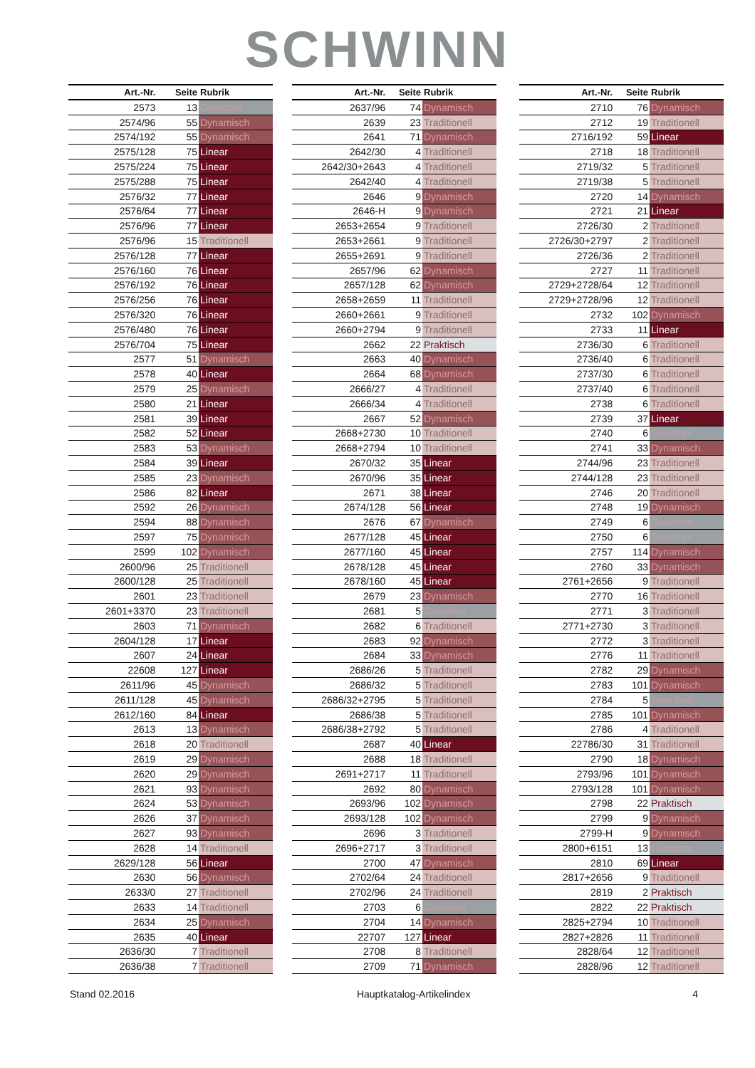SCHWINN
| Art.-Nr. | Seite | Rubrik |
| --- | --- | --- |
| 2573 | 13 | Geordnet |
| 2574/96 | 55 | Dynamisch |
| 2574/192 | 55 | Dynamisch |
| 2575/128 | 75 | Linear |
| 2575/224 | 75 | Linear |
| 2575/288 | 75 | Linear |
| 2576/32 | 77 | Linear |
| 2576/64 | 77 | Linear |
| 2576/96 | 77 | Linear |
| 2576/96 | 15 | Traditionell |
| 2576/128 | 77 | Linear |
| 2576/160 | 76 | Linear |
| 2576/192 | 76 | Linear |
| 2576/256 | 76 | Linear |
| 2576/320 | 76 | Linear |
| 2576/480 | 76 | Linear |
| 2576/704 | 75 | Linear |
| 2577 | 51 | Dynamisch |
| 2578 | 40 | Linear |
| 2579 | 25 | Dynamisch |
| 2580 | 21 | Linear |
| 2581 | 39 | Linear |
| 2582 | 52 | Linear |
| 2583 | 53 | Dynamisch |
| 2584 | 39 | Linear |
| 2585 | 23 | Dynamisch |
| 2586 | 82 | Linear |
| 2592 | 26 | Dynamisch |
| 2594 | 88 | Dynamisch |
| 2597 | 75 | Dynamisch |
| 2599 | 102 | Dynamisch |
| 2600/96 | 25 | Traditionell |
| 2600/128 | 25 | Traditionell |
| 2601 | 23 | Traditionell |
| 2601+3370 | 23 | Traditionell |
| 2603 | 71 | Dynamisch |
| 2604/128 | 17 | Linear |
| 2607 | 24 | Linear |
| 22608 | 127 | Linear |
| 2611/96 | 45 | Dynamisch |
| 2611/128 | 45 | Dynamisch |
| 2612/160 | 84 | Linear |
| 2613 | 13 | Dynamisch |
| 2618 | 20 | Traditionell |
| 2619 | 29 | Dynamisch |
| 2620 | 29 | Dynamisch |
| 2621 | 93 | Dynamisch |
| 2624 | 53 | Dynamisch |
| 2626 | 37 | Dynamisch |
| 2627 | 93 | Dynamisch |
| 2628 | 14 | Traditionell |
| 2629/128 | 56 | Linear |
| 2630 | 56 | Dynamisch |
| 2633/0 | 27 | Traditionell |
| 2633 | 14 | Traditionell |
| 2634 | 25 | Dynamisch |
| 2635 | 40 | Linear |
| 2636/30 | 7 | Traditionell |
| 2636/38 | 7 | Traditionell |
| Art.-Nr. | Seite | Rubrik |
| --- | --- | --- |
| 2637/96 | 74 | Dynamisch |
| 2639 | 23 | Traditionell |
| 2641 | 71 | Dynamisch |
| 2642/30 | 4 | Traditionell |
| 2642/30+2643 | 4 | Traditionell |
| 2642/40 | 4 | Traditionell |
| 2646 | 9 | Dynamisch |
| 2646-H | 9 | Dynamisch |
| 2653+2654 | 9 | Traditionell |
| 2653+2661 | 9 | Traditionell |
| 2655+2691 | 9 | Traditionell |
| 2657/96 | 62 | Dynamisch |
| 2657/128 | 62 | Dynamisch |
| 2658+2659 | 11 | Traditionell |
| 2660+2661 | 9 | Traditionell |
| 2660+2794 | 9 | Traditionell |
| 2662 | 22 | Praktisch |
| 2663 | 40 | Dynamisch |
| 2664 | 68 | Dynamisch |
| 2666/27 | 4 | Traditionell |
| 2666/34 | 4 | Traditionell |
| 2667 | 52 | Dynamisch |
| 2668+2730 | 10 | Traditionell |
| 2668+2794 | 10 | Traditionell |
| 2670/32 | 35 | Linear |
| 2670/96 | 35 | Linear |
| 2671 | 38 | Linear |
| 2674/128 | 56 | Linear |
| 2676 | 67 | Dynamisch |
| 2677/128 | 45 | Linear |
| 2677/160 | 45 | Linear |
| 2678/128 | 45 | Linear |
| 2678/160 | 45 | Linear |
| 2679 | 23 | Dynamisch |
| 2681 | 5 | Geordnet |
| 2682 | 6 | Traditionell |
| 2683 | 92 | Dynamisch |
| 2684 | 33 | Dynamisch |
| 2686/26 | 5 | Traditionell |
| 2686/32 | 5 | Traditionell |
| 2686/32+2795 | 5 | Traditionell |
| 2686/38 | 5 | Traditionell |
| 2686/38+2792 | 5 | Traditionell |
| 2687 | 40 | Linear |
| 2688 | 18 | Traditionell |
| 2691+2717 | 11 | Traditionell |
| 2692 | 80 | Dynamisch |
| 2693/96 | 102 | Dynamisch |
| 2693/128 | 102 | Dynamisch |
| 2696 | 3 | Traditionell |
| 2696+2717 | 3 | Traditionell |
| 2700 | 47 | Dynamisch |
| 2702/64 | 24 | Traditionell |
| 2702/96 | 24 | Traditionell |
| 2703 | 6 | Geordnet |
| 2704 | 14 | Dynamisch |
| 22707 | 127 | Linear |
| 2708 | 8 | Traditionell |
| 2709 | 71 | Dynamisch |
| Art.-Nr. | Seite | Rubrik |
| --- | --- | --- |
| 2710 | 76 | Dynamisch |
| 2712 | 19 | Traditionell |
| 2716/192 | 59 | Linear |
| 2718 | 18 | Traditionell |
| 2719/32 | 5 | Traditionell |
| 2719/38 | 5 | Traditionell |
| 2720 | 14 | Dynamisch |
| 2721 | 21 | Linear |
| 2726/30 | 2 | Traditionell |
| 2726/30+2797 | 2 | Traditionell |
| 2726/36 | 2 | Traditionell |
| 2727 | 11 | Traditionell |
| 2729+2728/64 | 12 | Traditionell |
| 2729+2728/96 | 12 | Traditionell |
| 2732 | 102 | Dynamisch |
| 2733 | 11 | Linear |
| 2736/30 | 6 | Traditionell |
| 2736/40 | 6 | Traditionell |
| 2737/30 | 6 | Traditionell |
| 2737/40 | 6 | Traditionell |
| 2738 | 6 | Traditionell |
| 2739 | 37 | Linear |
| 2740 | 6 | Geordnet |
| 2741 | 33 | Dynamisch |
| 2744/96 | 23 | Traditionell |
| 2744/128 | 23 | Traditionell |
| 2746 | 20 | Traditionell |
| 2748 | 19 | Dynamisch |
| 2749 | 6 | Geordnet |
| 2750 | 6 | Geordnet |
| 2757 | 114 | Dynamisch |
| 2760 | 33 | Dynamisch |
| 2761+2656 | 9 | Traditionell |
| 2770 | 16 | Traditionell |
| 2771 | 3 | Traditionell |
| 2771+2730 | 3 | Traditionell |
| 2772 | 3 | Traditionell |
| 2776 | 11 | Traditionell |
| 2782 | 29 | Dynamisch |
| 2783 | 101 | Dynamisch |
| 2784 | 5 | Geordnet |
| 2785 | 101 | Dynamisch |
| 2786 | 4 | Traditionell |
| 22786/30 | 31 | Traditionell |
| 2790 | 18 | Dynamisch |
| 2793/96 | 101 | Dynamisch |
| 2793/128 | 101 | Dynamisch |
| 2798 | 22 | Praktisch |
| 2799 | 9 | Dynamisch |
| 2799-H | 9 | Dynamisch |
| 2800+6151 | 13 | Geordnet |
| 2810 | 69 | Linear |
| 2817+2656 | 9 | Traditionell |
| 2819 | 2 | Praktisch |
| 2822 | 22 | Praktisch |
| 2825+2794 | 10 | Traditionell |
| 2827+2826 | 11 | Traditionell |
| 2828/64 | 12 | Traditionell |
| 2828/96 | 12 | Traditionell |
Stand 02.2016 Hauptkatalog-Artikelindex 4